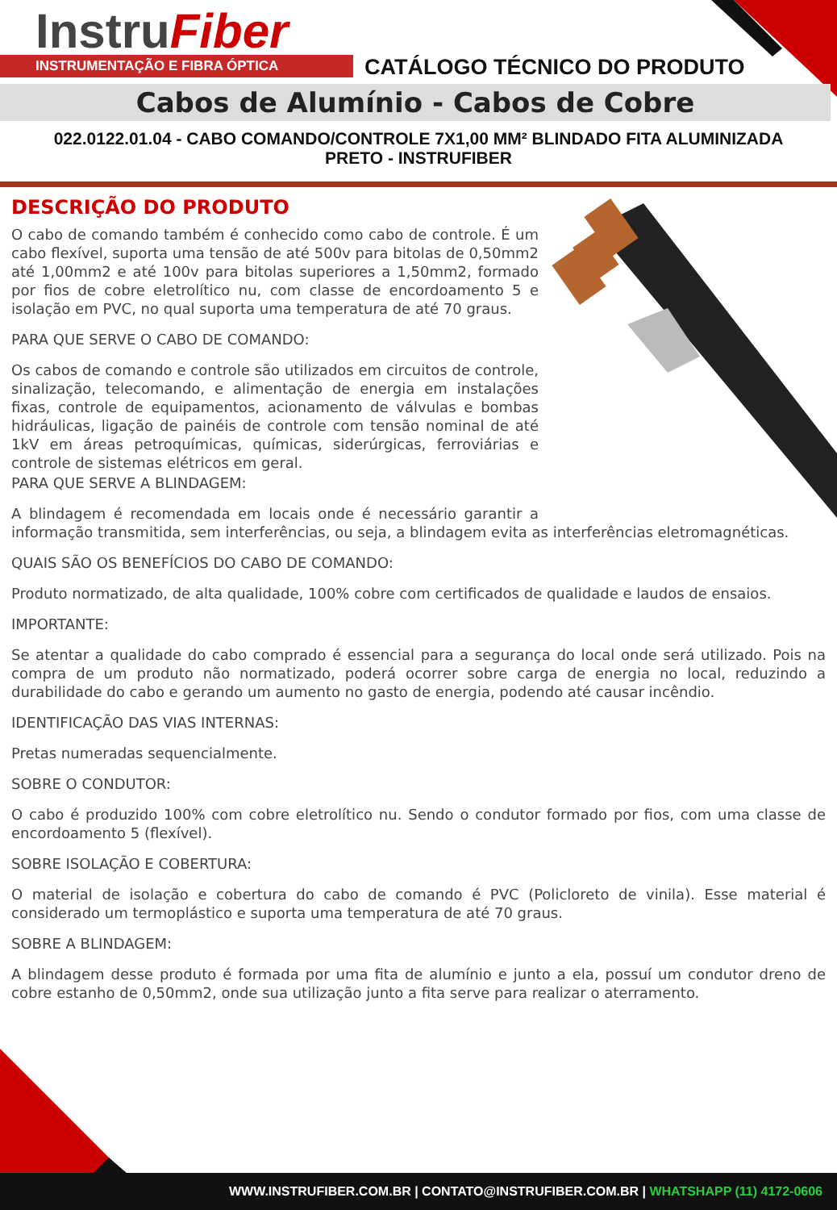InstruFiber
INSTRUMENTAÇÃO E FIBRA ÓPTICA CATÁLOGO TÉCNICO DO PRODUTO
Cabos de Alumínio - Cabos de Cobre
022.0122.01.04 - CABO COMANDO/CONTROLE 7X1,00 MM² BLINDADO FITA ALUMINIZADA
PRETO - INSTRUFIBER
DESCRIÇÃO DO PRODUTO
O cabo de comando também é conhecido como cabo de controle. É um cabo flexível, suporta uma tensão de até 500v para bitolas de 0,50mm2 até 1,00mm2 e até 100v para bitolas superiores a 1,50mm2, formado por fios de cobre eletrolítico nu, com classe de encordoamento 5 e isolação em PVC, no qual suporta uma temperatura de até 70 graus.
PARA QUE SERVE O CABO DE COMANDO:
Os cabos de comando e controle são utilizados em circuitos de controle, sinalização, telecomando, e alimentação de energia em instalações fixas, controle de equipamentos, acionamento de válvulas e bombas hidráulicas, ligação de painéis de controle com tensão nominal de até 1kV em áreas petroquímicas, químicas, siderúrgicas, ferroviárias e controle de sistemas elétricos em geral.
PARA QUE SERVE A BLINDAGEM:
A blindagem é recomendada em locais onde é necessário garantir a informação transmitida, sem interferências, ou seja, a blindagem evita as interferências eletromagnéticas.
QUAIS SÃO OS BENEFÍCIOS DO CABO DE COMANDO:
Produto normatizado, de alta qualidade, 100% cobre com certificados de qualidade e laudos de ensaios.
IMPORTANTE:
Se atentar a qualidade do cabo comprado é essencial para a segurança do local onde será utilizado. Pois na compra de um produto não normatizado, poderá ocorrer sobre carga de energia no local, reduzindo a durabilidade do cabo e gerando um aumento no gasto de energia, podendo até causar incêndio.
IDENTIFICAÇÃO DAS VIAS INTERNAS:
Pretas numeradas sequencialmente.
SOBRE O CONDUTOR:
O cabo é produzido 100% com cobre eletrolítico nu. Sendo o condutor formado por fios, com uma classe de encordoamento 5 (flexível).
SOBRE ISOLAÇÃO E COBERTURA:
O material de isolação e cobertura do cabo de comando é PVC (Policloreto de vinila). Esse material é considerado um termoplástico e suporta uma temperatura de até 70 graus.
SOBRE A BLINDAGEM:
A blindagem desse produto é formada por uma fita de alumínio e junto a ela, possuí um condutor dreno de cobre estanho de 0,50mm2, onde sua utilização junto a fita serve para realizar o aterramento.
WWW.INSTRUFIBER.COM.BR | CONTATO@INSTRUFIBER.COM.BR | WHATSHAPP (11) 4172-0606